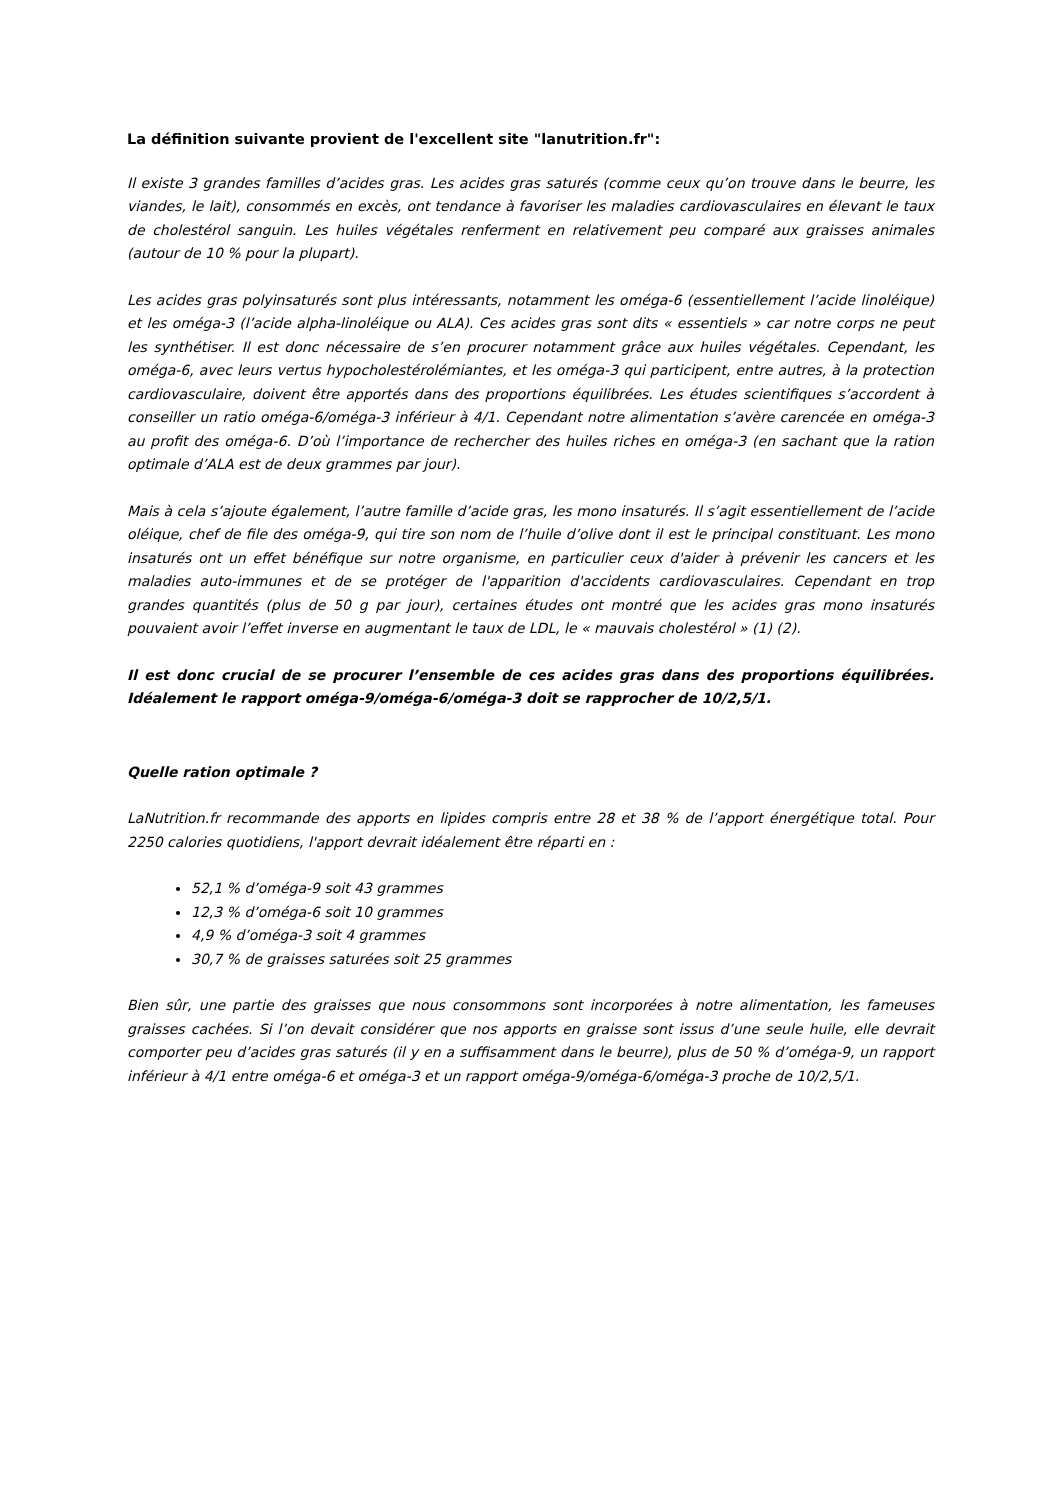La définition suivante provient de l'excellent site "lanutrition.fr":
Il existe 3 grandes familles d’acides gras. Les acides gras saturés (comme ceux qu’on trouve dans le beurre, les viandes, le lait), consommés en excès, ont tendance à favoriser les maladies cardiovasculaires en élevant le taux de cholestérol sanguin. Les huiles végétales renferment en relativement peu comparé aux graisses animales (autour de 10 % pour la plupart).
Les acides gras polyinsaturés sont plus intéressants, notamment les oméga-6 (essentiellement l’acide linoléique) et les oméga-3 (l’acide alpha-linoléique ou ALA). Ces acides gras sont dits « essentiels » car notre corps ne peut les synthétiser. Il est donc nécessaire de s’en procurer notamment grâce aux huiles végétales. Cependant, les oméga-6, avec leurs vertus hypocholestérolémiantes, et les oméga-3 qui participent, entre autres, à la protection cardiovasculaire, doivent être apportés dans des proportions équilibrées. Les études scientifiques s’accordent à conseiller un ratio oméga-6/oméga-3 inférieur à 4/1. Cependant notre alimentation s’avère carencée en oméga-3 au profit des oméga-6. D’où l’importance de rechercher des huiles riches en oméga-3 (en sachant que la ration optimale d’ALA est de deux grammes par jour).
Mais à cela s’ajoute également, l’autre famille d’acide gras, les mono insaturés. Il s’agit essentiellement de l’acide oléique, chef de file des oméga-9, qui tire son nom de l’huile d’olive dont il est le principal constituant. Les mono insaturés ont un effet bénéfique sur notre organisme, en particulier ceux d'aider à prévenir les cancers et les maladies auto-immunes et de se protéger de l'apparition d'accidents cardiovasculaires. Cependant en trop grandes quantités (plus de 50 g par jour), certaines études ont montré que les acides gras mono insaturés pouvaient avoir l’effet inverse en augmentant le taux de LDL, le « mauvais cholestérol » (1) (2).
Il est donc crucial de se procurer l’ensemble de ces acides gras dans des proportions équilibrées. Idéalement le rapport oméga-9/oméga-6/oméga-3 doit se rapprocher de 10/2,5/1.
Quelle ration optimale ?
LaNutrition.fr recommande des apports en lipides compris entre 28 et 38 % de l’apport énergétique total. Pour 2250 calories quotidiens, l'apport devrait idéalement être réparti en :
52,1 % d’oméga-9 soit 43 grammes
12,3 % d’oméga-6 soit 10 grammes
4,9 % d’oméga-3 soit 4 grammes
30,7 % de graisses saturées soit 25 grammes
Bien sûr, une partie des graisses que nous consommons sont incorporées à notre alimentation, les fameuses graisses cachées. Si l’on devait considérer que nos apports en graisse sont issus d’une seule huile, elle devrait comporter peu d’acides gras saturés (il y en a suffisamment dans le beurre), plus de 50 % d’oméga-9, un rapport inférieur à 4/1 entre oméga-6 et oméga-3 et un rapport oméga-9/oméga-6/oméga-3 proche de 10/2,5/1.